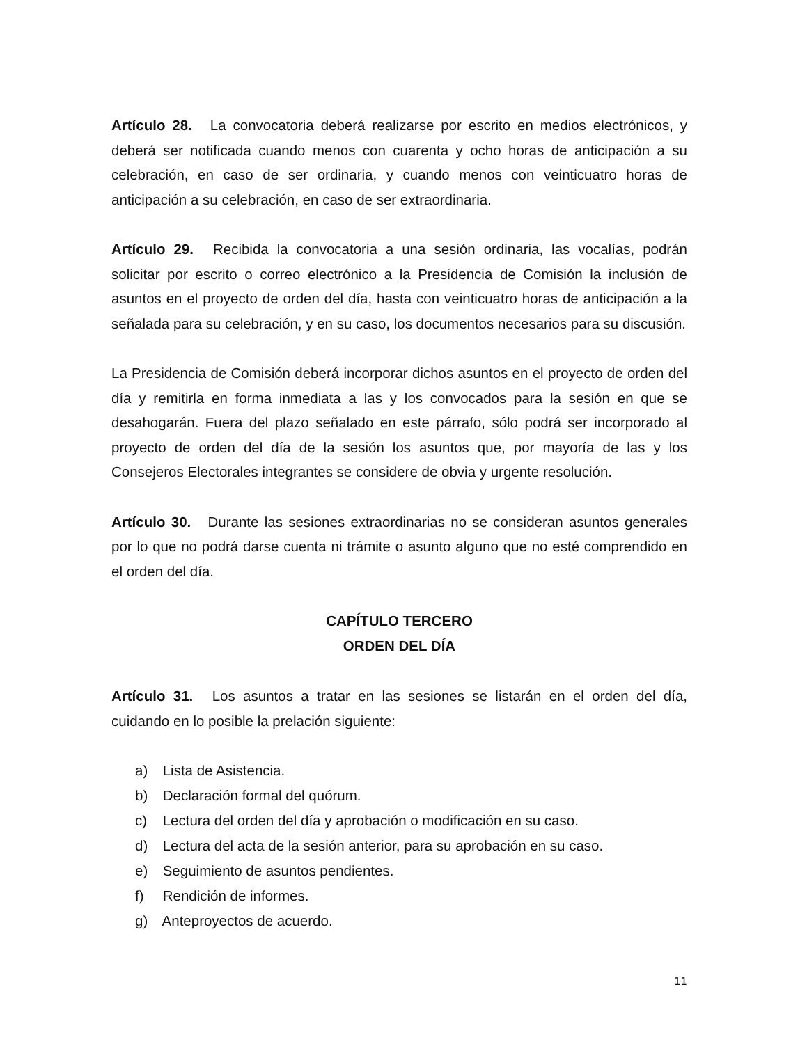Artículo 28. La convocatoria deberá realizarse por escrito en medios electrónicos, y deberá ser notificada cuando menos con cuarenta y ocho horas de anticipación a su celebración, en caso de ser ordinaria, y cuando menos con veinticuatro horas de anticipación a su celebración, en caso de ser extraordinaria.
Artículo 29. Recibida la convocatoria a una sesión ordinaria, las vocalías, podrán solicitar por escrito o correo electrónico a la Presidencia de Comisión la inclusión de asuntos en el proyecto de orden del día, hasta con veinticuatro horas de anticipación a la señalada para su celebración, y en su caso, los documentos necesarios para su discusión.
La Presidencia de Comisión deberá incorporar dichos asuntos en el proyecto de orden del día y remitirla en forma inmediata a las y los convocados para la sesión en que se desahogarán. Fuera del plazo señalado en este párrafo, sólo podrá ser incorporado al proyecto de orden del día de la sesión los asuntos que, por mayoría de las y los Consejeros Electorales integrantes se considere de obvia y urgente resolución.
Artículo 30. Durante las sesiones extraordinarias no se consideran asuntos generales por lo que no podrá darse cuenta ni trámite o asunto alguno que no esté comprendido en el orden del día.
CAPÍTULO TERCERO
ORDEN DEL DÍA
Artículo 31. Los asuntos a tratar en las sesiones se listarán en el orden del día, cuidando en lo posible la prelación siguiente:
a) Lista de Asistencia.
b) Declaración formal del quórum.
c) Lectura del orden del día y aprobación o modificación en su caso.
d) Lectura del acta de la sesión anterior, para su aprobación en su caso.
e) Seguimiento de asuntos pendientes.
f) Rendición de informes.
g) Anteproyectos de acuerdo.
11